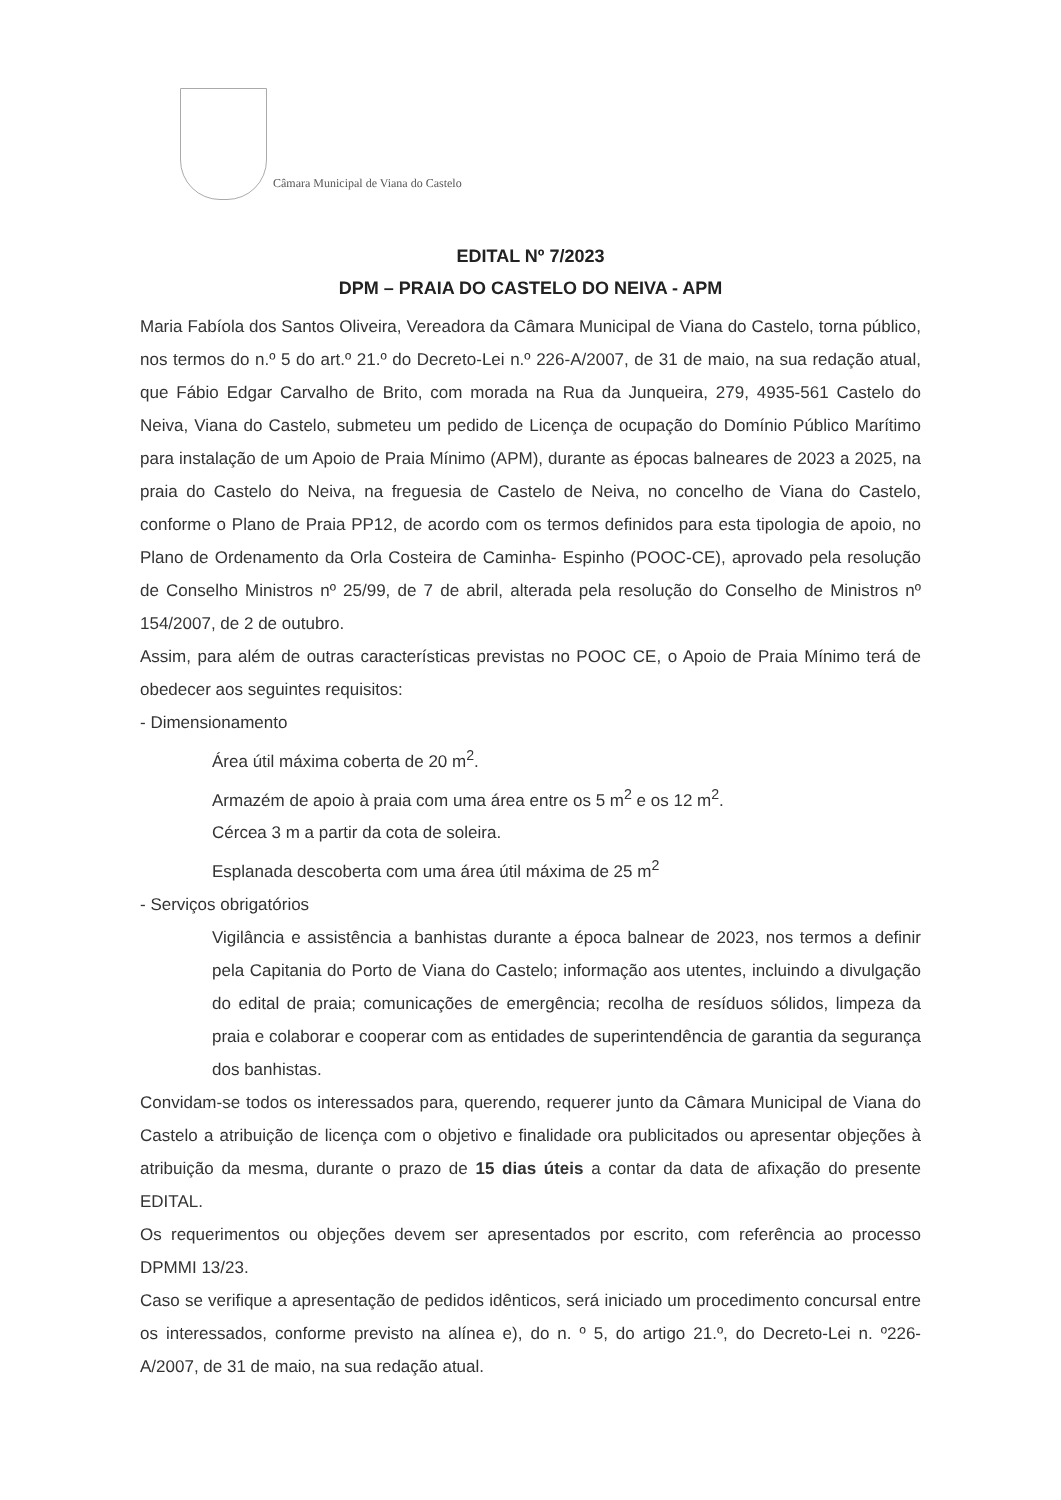Câmara Municipal de Viana do Castelo
EDITAL Nº 7/2023
DPM – PRAIA DO CASTELO DO NEIVA - APM
Maria Fabíola dos Santos Oliveira, Vereadora da Câmara Municipal de Viana do Castelo, torna público, nos termos do n.º 5 do art.º 21.º do Decreto-Lei n.º 226-A/2007, de 31 de maio, na sua redação atual, que Fábio Edgar Carvalho de Brito, com morada na Rua da Junqueira, 279, 4935-561 Castelo do Neiva, Viana do Castelo, submeteu um pedido de Licença de ocupação do Domínio Público Marítimo para instalação de um Apoio de Praia Mínimo (APM), durante as épocas balneares de 2023 a 2025, na praia do Castelo do Neiva, na freguesia de Castelo de Neiva, no concelho de Viana do Castelo, conforme o Plano de Praia PP12, de acordo com os termos definidos para esta tipologia de apoio, no Plano de Ordenamento da Orla Costeira de Caminha- Espinho (POOC-CE), aprovado pela resolução de Conselho Ministros nº 25/99, de 7 de abril, alterada pela resolução do Conselho de Ministros nº 154/2007, de 2 de outubro.
Assim, para além de outras características previstas no POOC CE, o Apoio de Praia Mínimo terá de obedecer aos seguintes requisitos:
- Dimensionamento
Área útil máxima coberta de 20 m<sup>2</sup>.
Armazém de apoio à praia com uma área entre os 5 m<sup>2</sup> e os 12 m<sup>2</sup>.
Cércea 3 m a partir da cota de soleira.
Esplanada descoberta com uma área útil máxima de 25 m<sup>2</sup>
- Serviços obrigatórios
Vigilância e assistência a banhistas durante a época balnear de 2023, nos termos a definir pela Capitania do Porto de Viana do Castelo; informação aos utentes, incluindo a divulgação do edital de praia; comunicações de emergência; recolha de resíduos sólidos, limpeza da praia e colaborar e cooperar com as entidades de superintendência de garantia da segurança dos banhistas.
Convidam-se todos os interessados para, querendo, requerer junto da Câmara Municipal de Viana do Castelo a atribuição de licença com o objetivo e finalidade ora publicitados ou apresentar objeções à atribuição da mesma, durante o prazo de 15 dias úteis a contar da data de afixação do presente EDITAL.
Os requerimentos ou objeções devem ser apresentados por escrito, com referência ao processo DPMMI 13/23.
Caso se verifique a apresentação de pedidos idênticos, será iniciado um procedimento concursal entre os interessados, conforme previsto na alínea e), do n. º 5, do artigo 21.º, do Decreto-Lei n. º226-A/2007, de 31 de maio, na sua redação atual.